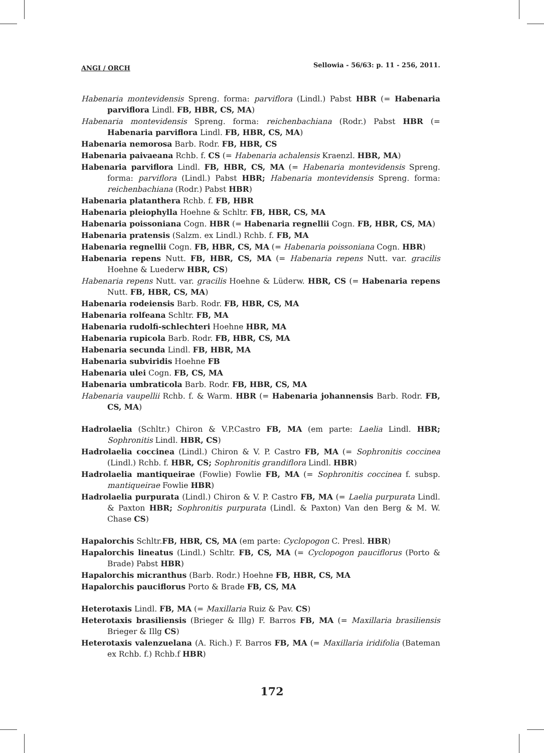ANGI / ORCH Sellowia - 56/63: p. 11 - 256, 2011.
Habenaria montevidensis Spreng. forma: parviflora (Lindl.) Pabst HBR (= Habenaria parviflora Lindl. FB, HBR, CS, MA)
Habenaria montevidensis Spreng. forma: reichenbachiana (Rodr.) Pabst HBR (= Habenaria parviflora Lindl. FB, HBR, CS, MA)
Habenaria nemorosa Barb. Rodr. FB, HBR, CS
Habenaria paivaeana Rchb. f. CS (= Habenaria achalensis Kraenzl. HBR, MA)
Habenaria parviflora Lindl. FB, HBR, CS, MA (= Habenaria montevidensis Spreng. forma: parviflora (Lindl.) Pabst HBR; Habenaria montevidensis Spreng. forma: reichenbachiana (Rodr.) Pabst HBR)
Habenaria platanthera Rchb. f. FB, HBR
Habenaria pleiophylla Hoehne & Schltr. FB, HBR, CS, MA
Habenaria poissoniana Cogn. HBR (= Habenaria regnellii Cogn. FB, HBR, CS, MA)
Habenaria pratensis (Salzm. ex Lindl.) Rchb. f. FB, MA
Habenaria regnellii Cogn. FB, HBR, CS, MA (= Habenaria poissoniana Cogn. HBR)
Habenaria repens Nutt. FB, HBR, CS, MA (= Habenaria repens Nutt. var. gracilis Hoehne & Luederw HBR, CS)
Habenaria repens Nutt. var. gracilis Hoehne & Lüderw. HBR, CS (= Habenaria repens Nutt. FB, HBR, CS, MA)
Habenaria rodeiensis Barb. Rodr. FB, HBR, CS, MA
Habenaria rolfeana Schltr. FB, MA
Habenaria rudolfi-schlechteri Hoehne HBR, MA
Habenaria rupicola Barb. Rodr. FB, HBR, CS, MA
Habenaria secunda Lindl. FB, HBR, MA
Habenaria subviridis Hoehne FB
Habenaria ulei Cogn. FB, CS, MA
Habenaria umbraticola Barb. Rodr. FB, HBR, CS, MA
Habenaria vaupellii Rchb. f. & Warm. HBR (= Habenaria johannensis Barb. Rodr. FB, CS, MA)
Hadrolaelia (Schltr.) Chiron & V.P.Castro FB, MA (em parte: Laelia Lindl. HBR; Sophronitis Lindl. HBR, CS)
Hadrolaelia coccinea (Lindl.) Chiron & V. P. Castro FB, MA (= Sophronitis coccinea (Lindl.) Rchb. f. HBR, CS; Sophronitis grandiflora Lindl. HBR)
Hadrolaelia mantiqueirae (Fowlie) Fowlie FB, MA (= Sophronitis coccinea f. subsp. mantiqueirae Fowlie HBR)
Hadrolaelia purpurata (Lindl.) Chiron & V. P. Castro FB, MA (= Laelia purpurata Lindl. & Paxton HBR; Sophronitis purpurata (Lindl. & Paxton) Van den Berg & M. W. Chase CS)
Hapalorchis Schltr.FB, HBR, CS, MA (em parte: Cyclopogon C. Presl. HBR)
Hapalorchis lineatus (Lindl.) Schltr. FB, CS, MA (= Cyclopogon pauciflorus (Porto & Brade) Pabst HBR)
Hapalorchis micranthus (Barb. Rodr.) Hoehne FB, HBR, CS, MA
Hapalorchis pauciflorus Porto & Brade FB, CS, MA
Heterotaxis Lindl. FB, MA (= Maxillaria Ruiz & Pav. CS)
Heterotaxis brasiliensis (Brieger & Illg) F. Barros FB, MA (= Maxillaria brasiliensis Brieger & Illg CS)
Heterotaxis valenzuelana (A. Rich.) F. Barros FB, MA (= Maxillaria iridifolia (Bateman ex Rchb. f.) Rchb.f HBR)
172